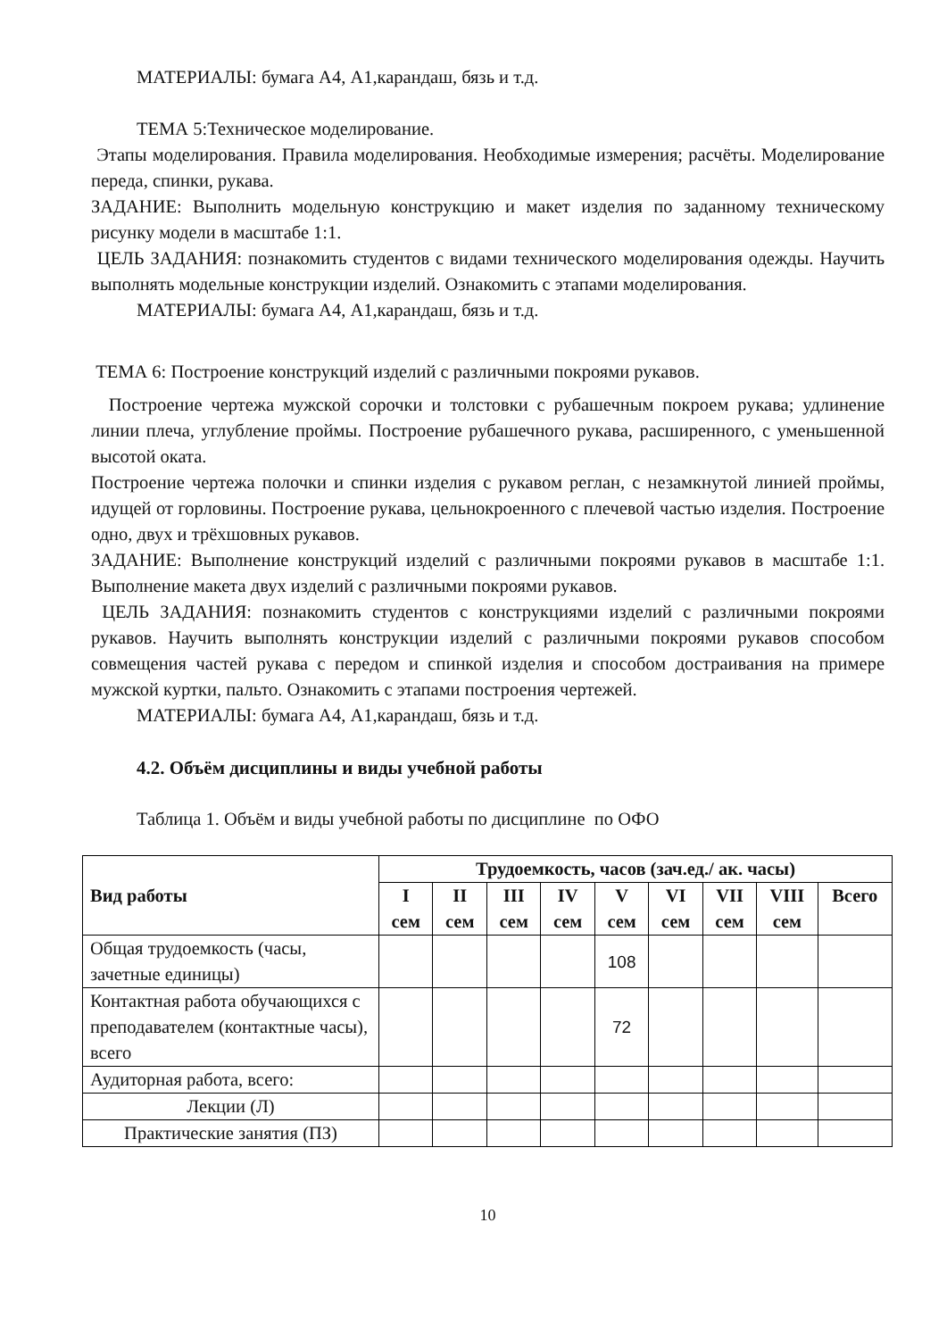МАТЕРИАЛЫ: бумага А4, А1,карандаш, бязь и т.д.
ТЕМА 5:Техническое моделирование.
Этапы моделирования. Правила моделирования. Необходимые измерения; расчёты. Моделирование переда, спинки, рукава.
ЗАДАНИЕ: Выполнить модельную конструкцию и макет изделия по заданному техническому рисунку модели в масштабе 1:1.
ЦЕЛЬ ЗАДАНИЯ: познакомить студентов с видами технического моделирования одежды. Научить выполнять модельные конструкции изделий. Ознакомить с этапами моделирования.
МАТЕРИАЛЫ: бумага А4, А1,карандаш, бязь и т.д.
ТЕМА 6: Построение конструкций изделий с различными покроями рукавов.
Построение чертежа мужской сорочки и толстовки с рубашечным покроем рукава; удлинение линии плеча, углубление проймы. Построение рубашечного рукава, расширенного, с уменьшенной высотой оката.
Построение чертежа полочки и спинки изделия с рукавом реглан, с незамкнутой линией проймы, идущей от горловины. Построение рукава, цельнокроенного с плечевой частью изделия. Построение одно, двух и трёхшовных рукавов.
ЗАДАНИЕ: Выполнение конструкций изделий с различными покроями рукавов в масштабе 1:1. Выполнение макета двух изделий с различными покроями рукавов.
ЦЕЛЬ ЗАДАНИЯ: познакомить студентов с конструкциями изделий с различными покроями рукавов. Научить выполнять конструкции изделий с различными покроями рукавов способом совмещения частей рукава с передом и спинкой изделия и способом достраивания на примере мужской куртки, пальто. Ознакомить с этапами построения чертежей.
МАТЕРИАЛЫ: бумага А4, А1,карандаш, бязь и т.д.
4.2. Объём дисциплины и виды учебной работы
Таблица 1. Объём и виды учебной работы по дисциплине по ОФО
| Вид работы | Трудоемкость, часов (зач.ед./ ак. часы) | | | | | | | | |
| --- | --- | --- | --- | --- | --- | --- | --- | --- | --- |
| | I сем | II сем | III сем | IV сем | V сем | VI сем | VII сем | VIII сем | Всего |
| Общая трудоемкость (часы, зачетные единицы) | | | | | 108 | | | | |
| Контактная работа обучающихся с преподавателем (контактные часы), всего | | | | | 72 | | | | |
| Аудиторная работа, всего: | | | | | | | | | |
| Лекции (Л) | | | | | | | | | |
| Практические занятия (ПЗ) | | | | | | | | | |
10